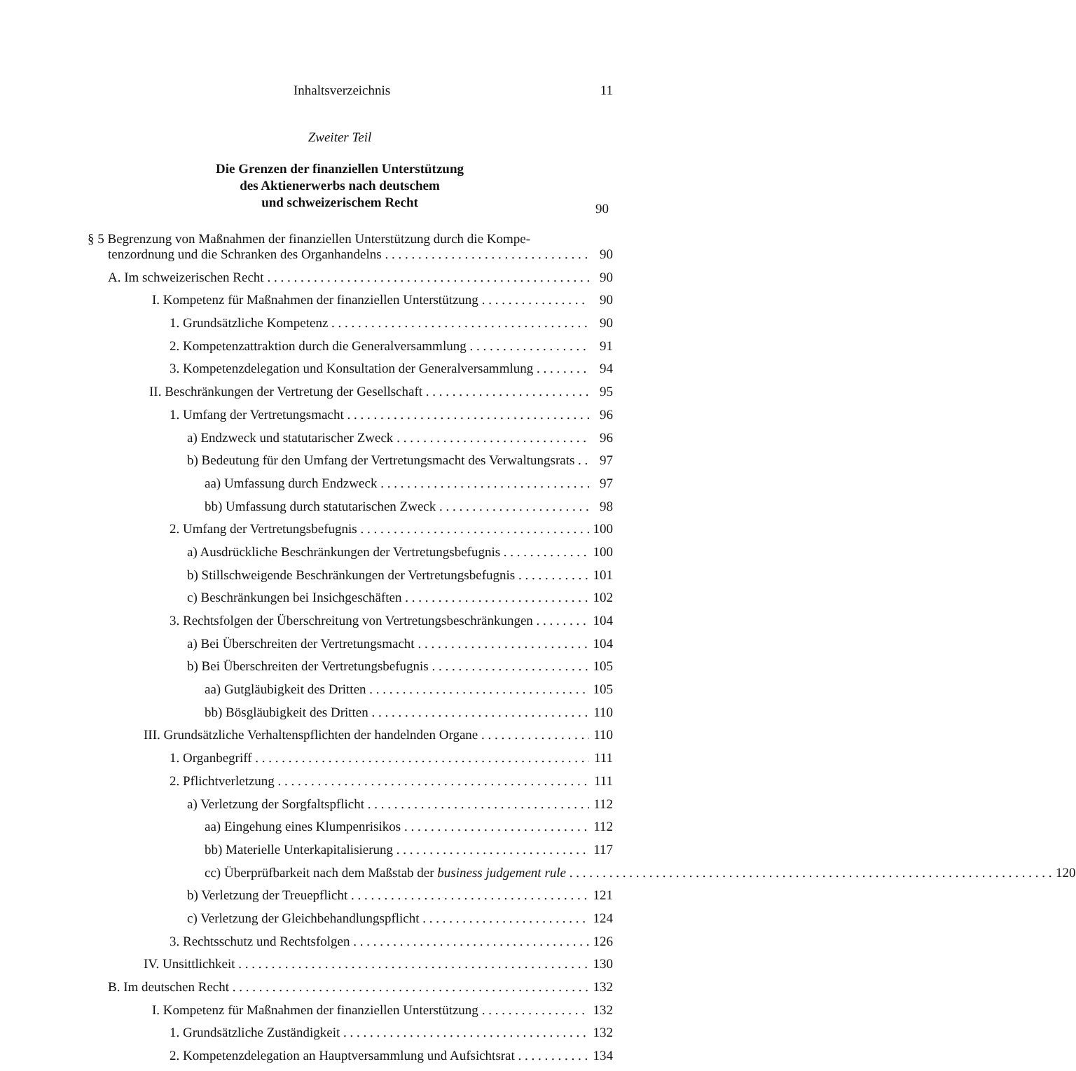Inhaltsverzeichnis 11
Zweiter Teil
Die Grenzen der finanziellen Unterstützung
des Aktienerwerbs nach deutschem
und schweizerischem Recht
90
§ 5 Begrenzung von Maßnahmen der finanziellen Unterstützung durch die Kompe-
tenzordnung und die Schranken des Organhandelns 90
A. Im schweizerischen Recht 90
I. Kompetenz für Maßnahmen der finanziellen Unterstützung 90
1. Grundsätzliche Kompetenz 90
2. Kompetenzattraktion durch die Generalversammlung 91
3. Kompetenzdelegation und Konsultation der Generalversammlung 94
II. Beschränkungen der Vertretung der Gesellschaft 95
1. Umfang der Vertretungsmacht 96
a) Endzweck und statutarischer Zweck 96
b) Bedeutung für den Umfang der Vertretungsmacht des Verwaltungsrats 97
aa) Umfassung durch Endzweck 97
bb) Umfassung durch statutarischen Zweck 98
2. Umfang der Vertretungsbefugnis 100
a) Ausdrückliche Beschränkungen der Vertretungsbefugnis 100
b) Stillschweigende Beschränkungen der Vertretungsbefugnis 101
c) Beschränkungen bei Insichgeschäften 102
3. Rechtsfolgen der Überschreitung von Vertretungsbeschränkungen 104
a) Bei Überschreiten der Vertretungsmacht 104
b) Bei Überschreiten der Vertretungsbefugnis 105
aa) Gutgläubigkeit des Dritten 105
bb) Bösgläubigkeit des Dritten 110
III. Grundsätzliche Verhaltenspflichten der handelnden Organe 110
1. Organbegriff 111
2. Pflichtverletzung 111
a) Verletzung der Sorgfaltspflicht 112
aa) Eingehung eines Klumpenrisikos 112
bb) Materielle Unterkapitalisierung 117
cc) Überprüfbarkeit nach dem Maßstab der business judgement rule 120
b) Verletzung der Treuepflicht 121
c) Verletzung der Gleichbehandlungspflicht 124
3. Rechtsschutz und Rechtsfolgen 126
IV. Unsittlichkeit 130
B. Im deutschen Recht 132
I. Kompetenz für Maßnahmen der finanziellen Unterstützung 132
1. Grundsätzliche Zuständigkeit 132
2. Kompetenzdelegation an Hauptversammlung und Aufsichtsrat 134